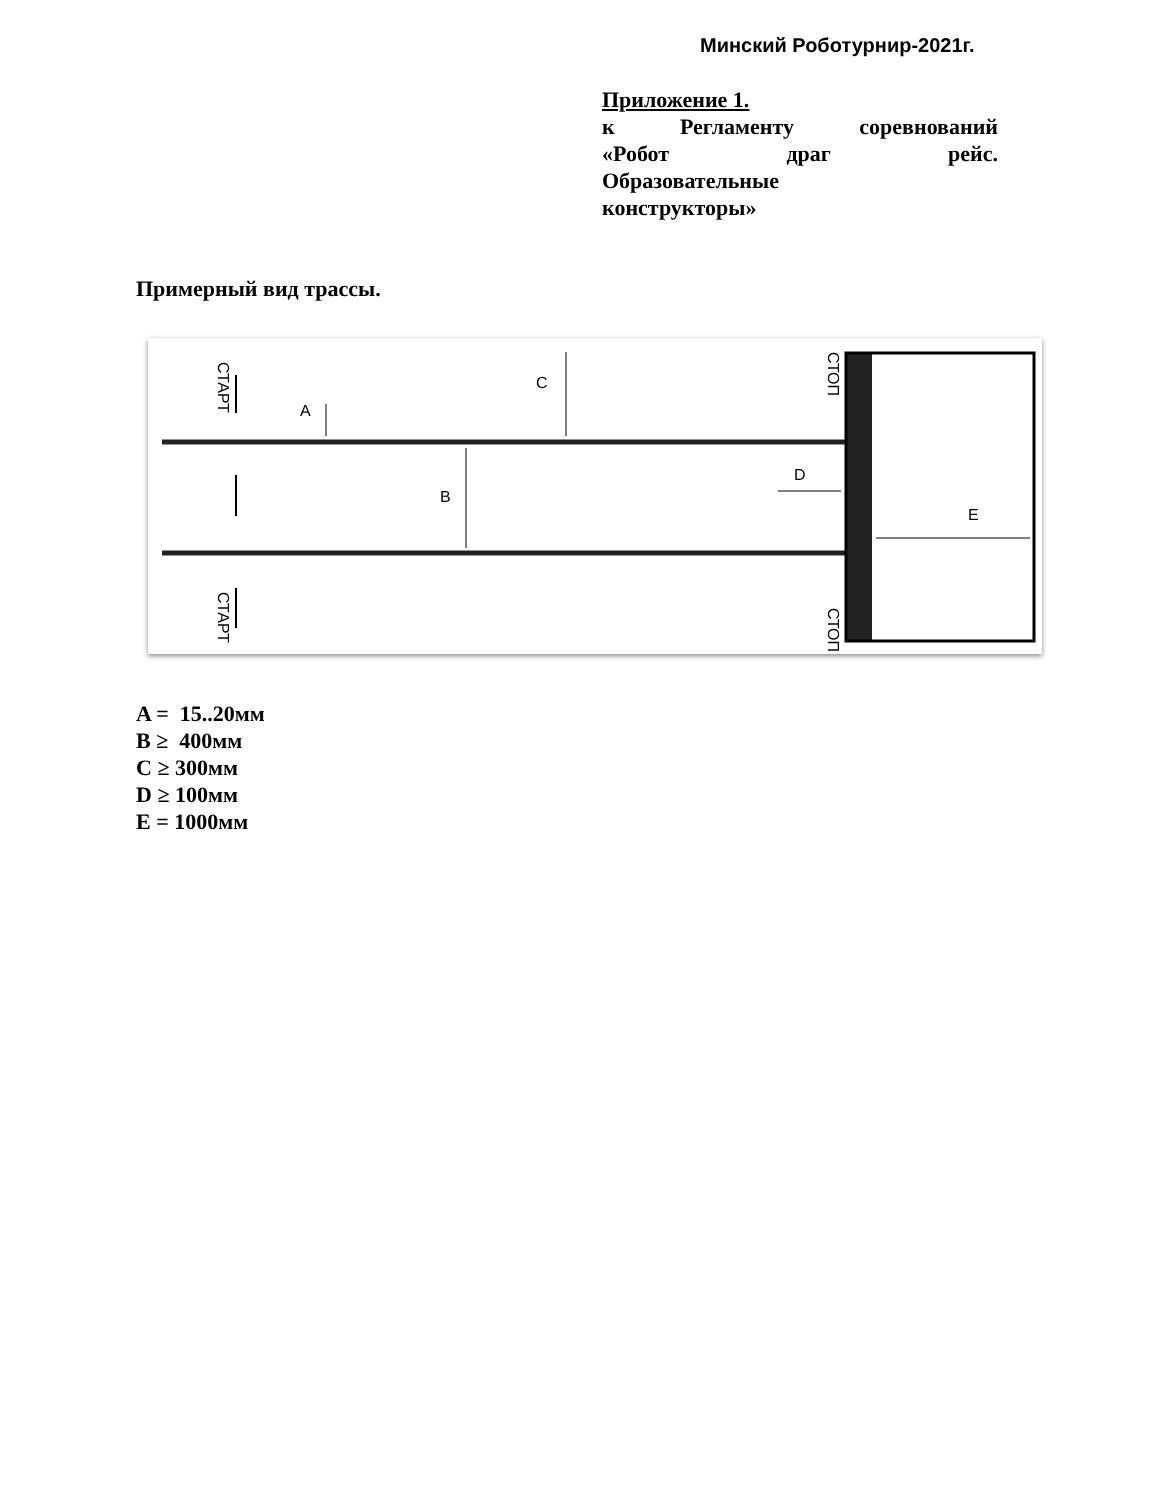Минский Роботурнир-2021г.
Приложение 1.
к Регламенту соревнований
«Робот драг рейс.
Образовательные
конструкторы»
Примерный вид трассы.
C
A
B
D
E
СТАРТ
СТАРТ
СТОП
СТОП
A = 15..20мм
B ≥ 400мм
C ≥ 300мм
D ≥ 100мм
E = 1000мм